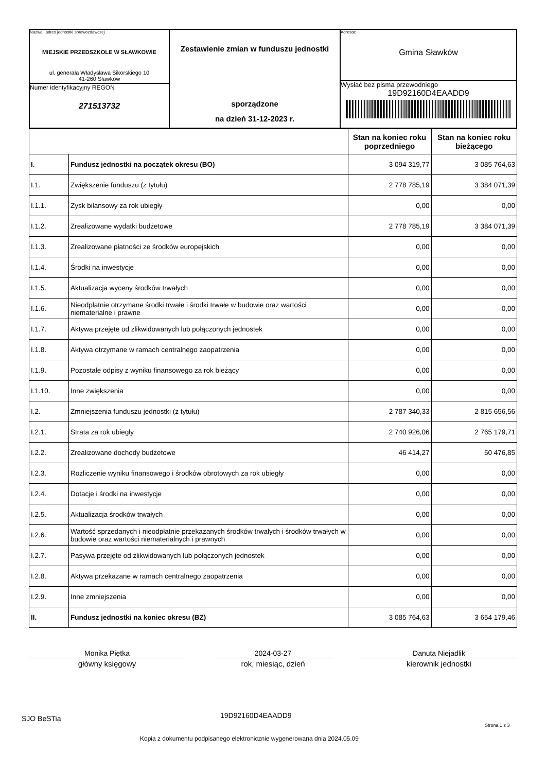| Nazwa i adres jednostki sprawozdawczej MIEJSKIE PRZEDSZKOLE W SŁAWKOWIE ul. generała Władysława Sikorskiego 10 41-260 Sławków Numer identyfikacyjny REGON 271513732 | Zestawienie zmian w funduszu jednostki sporządzone na dzień 31-12-2023 r. | Adresat: Gmina Sławków Wysłać bez pisma przewodniego 19D92160D4EAADD9 |
| | | Stan na koniec roku poprzedniego | Stan na koniec roku bieżącego |
| --- | --- | --- | --- |
| I. | Fundusz jednostki na początek okresu (BO) | 3 094 319,77 | 3 085 764,63 |
| I.1. | Zwiększenie funduszu (z tytułu) | 2 778 785,19 | 3 384 071,39 |
| I.1.1. | Zysk bilansowy za rok ubiegły | 0,00 | 0,00 |
| I.1.2. | Zrealizowane wydatki budżetowe | 2 778 785,19 | 3 384 071,39 |
| I.1.3. | Zrealizowane płatności ze środków europejskich | 0,00 | 0,00 |
| I.1.4. | Środki na inwestycje | 0,00 | 0,00 |
| I.1.5. | Aktualizacja wyceny środków trwałych | 0,00 | 0,00 |
| I.1.6. | Nieodpłatnie otrzymane środki trwałe i środki trwałe w budowie oraz wartości niematerialne i prawne | 0,00 | 0,00 |
| I.1.7. | Aktywa przejęte od zlikwidowanych lub połączonych jednostek | 0,00 | 0,00 |
| I.1.8. | Aktywa otrzymane w ramach centralnego zaopatrzenia | 0,00 | 0,00 |
| I.1.9. | Pozostałe odpisy z wyniku finansowego za rok bieżący | 0,00 | 0,00 |
| I.1.10. | Inne zwiększenia | 0,00 | 0,00 |
| I.2. | Zmniejszenia funduszu jednostki (z tytułu) | 2 787 340,33 | 2 815 656,56 |
| I.2.1. | Strata za rok ubiegły | 2 740 926,06 | 2 765 179,71 |
| I.2.2. | Zrealizowane dochody budżetowe | 46 414,27 | 50 476,85 |
| I.2.3. | Rozliczenie wyniku finansowego i środków obrotowych za rok ubiegły | 0,00 | 0,00 |
| I.2.4. | Dotacje i środki na inwestycje | 0,00 | 0,00 |
| I.2.5. | Aktualizacja środków trwałych | 0,00 | 0,00 |
| I.2.6. | Wartość sprzedanych i nieodpłatnie przekazanych środków trwałych i środków trwałych w budowie oraz wartości niematerialnych i prawnych | 0,00 | 0,00 |
| I.2.7. | Pasywa przejęte od zlikwidowanych lub połączonych jednostek | 0,00 | 0,00 |
| I.2.8. | Aktywa przekazane w ramach centralnego zaopatrzenia | 0,00 | 0,00 |
| I.2.9. | Inne zmniejszenia | 0,00 | 0,00 |
| II. | Fundusz jednostki na koniec okresu (BZ) | 3 085 764,63 | 3 654 179,46 |
Monika Piętka
główny księgowy
2024-03-27
rok, miesiąc, dzień
Danuta Niejadlik
kierownik jednostki
SJO BeSTia 19D92160D4EAADD9
Strona 1 z 3
Kopia z dokumentu podpisanego elektronicznie wygenerowana dnia 2024.05.09